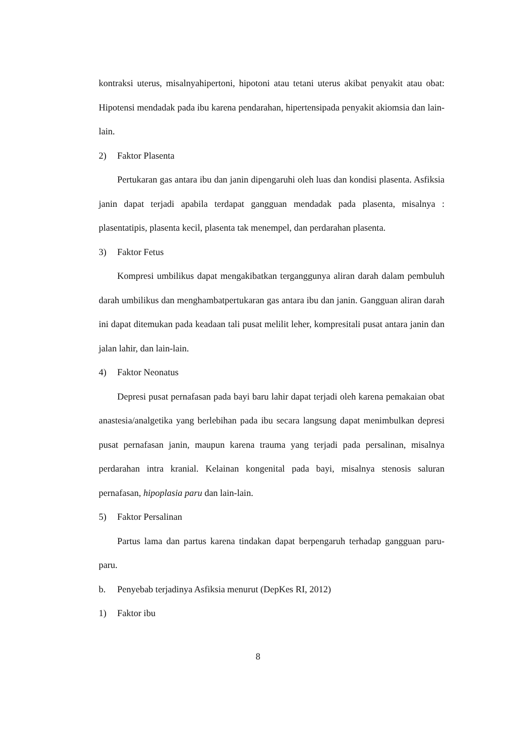kontraksi uterus, misalnyahipertoni, hipotoni atau tetani uterus akibat penyakit atau obat: Hipotensi mendadak pada ibu karena pendarahan, hipertensipada penyakit akiomsia dan lain-lain.
2) Faktor Plasenta
Pertukaran gas antara ibu dan janin dipengaruhi oleh luas dan kondisi plasenta. Asfiksia janin dapat terjadi apabila terdapat gangguan mendadak pada plasenta, misalnya : plasentatipis, plasenta kecil, plasenta tak menempel, dan perdarahan plasenta.
3) Faktor Fetus
Kompresi umbilikus dapat mengakibatkan terganggunya aliran darah dalam pembuluh darah umbilikus dan menghambatpertukaran gas antara ibu dan janin. Gangguan aliran darah ini dapat ditemukan pada keadaan tali pusat melilit leher, kompresitali pusat antara janin dan jalan lahir, dan lain-lain.
4) Faktor Neonatus
Depresi pusat pernafasan pada bayi baru lahir dapat terjadi oleh karena pemakaian obat anastesia/analgetika yang berlebihan pada ibu secara langsung dapat menimbulkan depresi pusat pernafasan janin, maupun karena trauma yang terjadi pada persalinan, misalnya perdarahan intra kranial. Kelainan kongenital pada bayi, misalnya stenosis saluran pernafasan, hipoplasia paru dan lain-lain.
5) Faktor Persalinan
Partus lama dan partus karena tindakan dapat berpengaruh terhadap gangguan paru-paru.
b. Penyebab terjadinya Asfiksia menurut (DepKes RI, 2012)
1) Faktor ibu
8